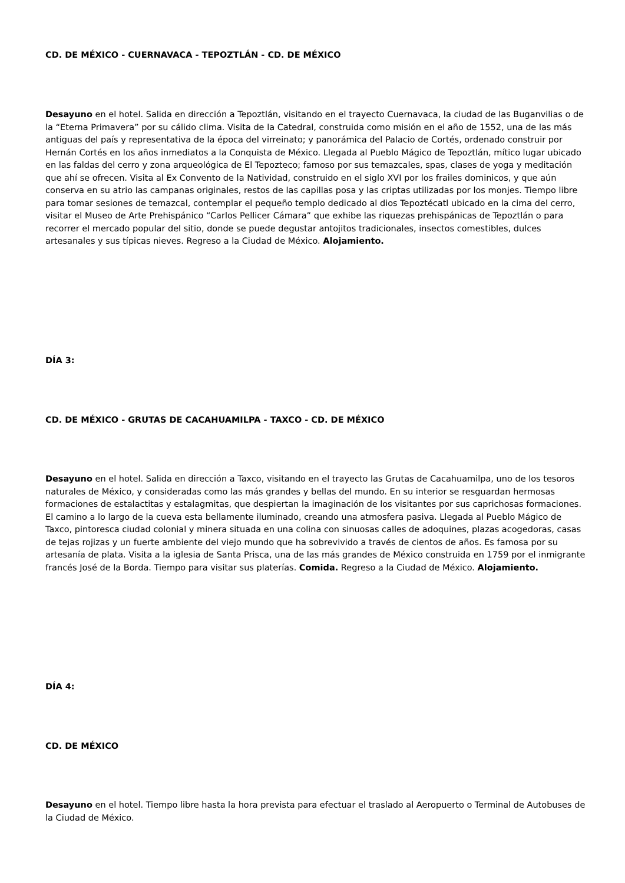CD. DE MÉXICO - CUERNAVACA - TEPOZTLÁN - CD. DE MÉXICO
Desayuno en el hotel. Salida en dirección a Tepoztlán, visitando en el trayecto Cuernavaca, la ciudad de las Buganvilias o de la “Eterna Primavera” por su cálido clima. Visita de la Catedral, construida como misión en el año de 1552, una de las más antiguas del país y representativa de la época del virreinato; y panorámica del Palacio de Cortés, ordenado construir por Hernán Cortés en los años inmediatos a la Conquista de México. Llegada al Pueblo Mágico de Tepoztlán, mítico lugar ubicado en las faldas del cerro y zona arqueológica de El Tepozteco; famoso por sus temazcales, spas, clases de yoga y meditación que ahí se ofrecen. Visita al Ex Convento de la Natividad, construido en el siglo XVI por los frailes dominicos, y que aún conserva en su atrio las campanas originales, restos de las capillas posa y las criptas utilizadas por los monjes. Tiempo libre para tomar sesiones de temazcal, contemplar el pequeño templo dedicado al dios Tepoztécatl ubicado en la cima del cerro, visitar el Museo de Arte Prehispánico “Carlos Pellicer Cámara” que exhibe las riquezas prehispánicas de Tepoztlán o para recorrer el mercado popular del sitio, donde se puede degustar antojitos tradicionales, insectos comestibles, dulces artesanales y sus típicas nieves. Regreso a la Ciudad de México. Alojamiento.
DÍA 3:
CD. DE MÉXICO - GRUTAS DE CACAHUAMILPA - TAXCO - CD. DE MÉXICO
Desayuno en el hotel. Salida en dirección a Taxco, visitando en el trayecto las Grutas de Cacahuamilpa, uno de los tesoros naturales de México, y consideradas como las más grandes y bellas del mundo. En su interior se resguardan hermosas formaciones de estalactitas y estalagmitas, que despiertan la imaginación de los visitantes por sus caprichosas formaciones. El camino a lo largo de la cueva esta bellamente iluminado, creando una atmosfera pasiva. Llegada al Pueblo Mágico de Taxco, pintoresca ciudad colonial y minera situada en una colina con sinuosas calles de adoquines, plazas acogedoras, casas de tejas rojizas y un fuerte ambiente del viejo mundo que ha sobrevivido a través de cientos de años. Es famosa por su artesanía de plata. Visita a la iglesia de Santa Prisca, una de las más grandes de México construida en 1759 por el inmigrante francés José de la Borda. Tiempo para visitar sus platerías. Comida. Regreso a la Ciudad de México. Alojamiento.
DÍA 4:
CD. DE MÉXICO
Desayuno en el hotel. Tiempo libre hasta la hora prevista para efectuar el traslado al Aeropuerto o Terminal de Autobuses de la Ciudad de México.